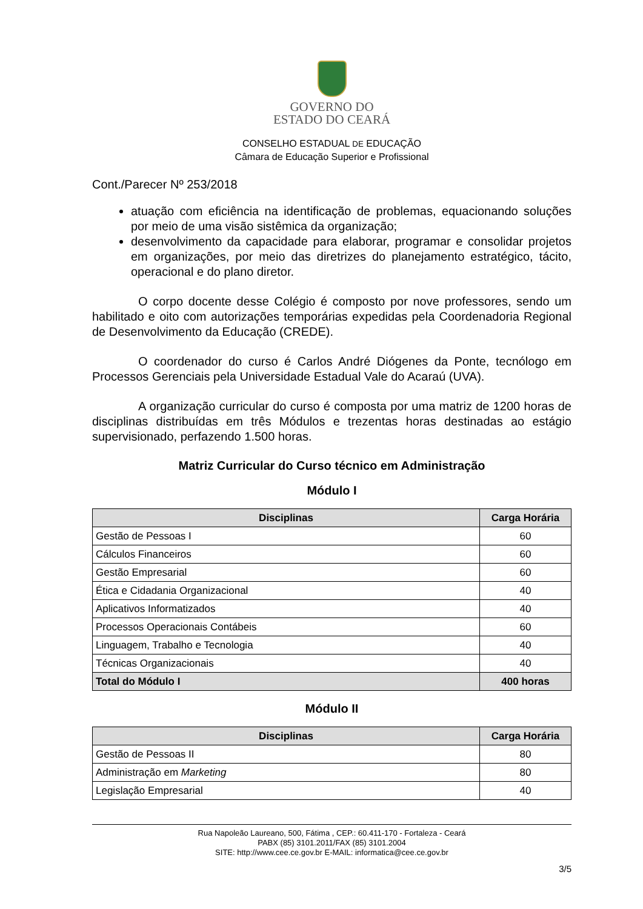GOVERNO DO
ESTADO DO CEARÁ
CONSELHO ESTADUAL DE EDUCAÇÃO
Câmara de Educação Superior e Profissional
Cont./Parecer Nº 253/2018
atuação com eficiência na identificação de problemas, equacionando soluções por meio de uma visão sistêmica da organização;
desenvolvimento da capacidade para elaborar, programar e consolidar projetos em organizações, por meio das diretrizes do planejamento estratégico, tácito, operacional e do plano diretor.
O corpo docente desse Colégio é composto por nove professores, sendo um habilitado e oito com autorizações temporárias expedidas pela Coordenadoria Regional de Desenvolvimento da Educação (CREDE).
O coordenador do curso é Carlos André Diógenes da Ponte, tecnólogo em Processos Gerenciais pela Universidade Estadual Vale do Acaraú (UVA).
A organização curricular do curso é composta por uma matriz de 1200 horas de disciplinas distribuídas em três Módulos e trezentas horas destinadas ao estágio supervisionado, perfazendo 1.500 horas.
Matriz Curricular do Curso técnico em Administração
Módulo I
| Disciplinas | Carga Horária |
| --- | --- |
| Gestão de Pessoas I | 60 |
| Cálculos Financeiros | 60 |
| Gestão Empresarial | 60 |
| Ética e Cidadania Organizacional | 40 |
| Aplicativos Informatizados | 40 |
| Processos Operacionais Contábeis | 60 |
| Linguagem, Trabalho e Tecnologia | 40 |
| Técnicas Organizacionais | 40 |
| Total do Módulo I | 400 horas |
Módulo II
| Disciplinas | Carga Horária |
| --- | --- |
| Gestão de Pessoas II | 80 |
| Administração em Marketing | 80 |
| Legislação Empresarial | 40 |
Rua Napoleão Laureano, 500, Fátima , CEP.: 60.411-170 - Fortaleza - Ceará
PABX (85) 3101.2011/FAX (85) 3101.2004
SITE: http://www.cee.ce.gov.br E-MAIL: informatica@cee.ce.gov.br
3/5